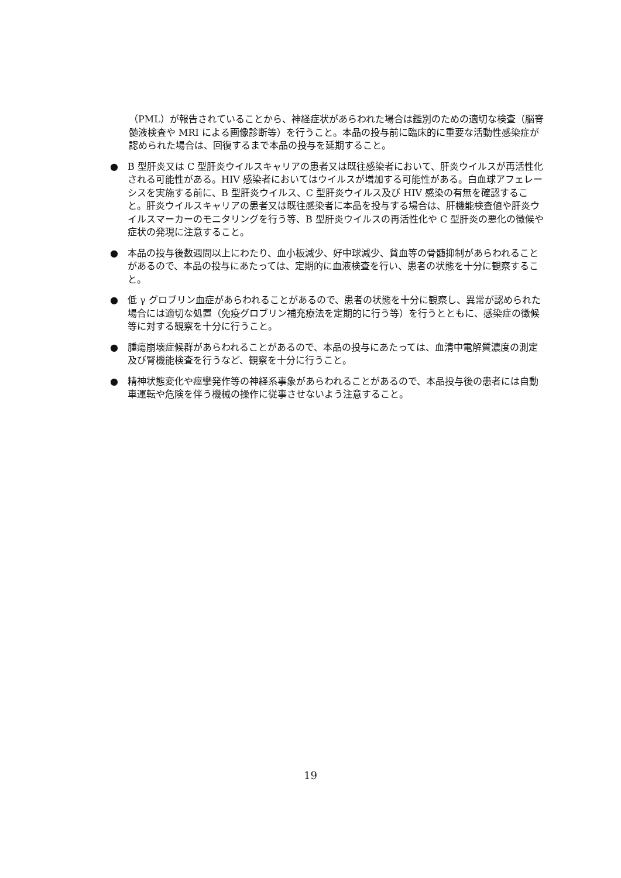（PML）が報告されていることから、神経症状があらわれた場合は鑑別のための適切な検査（脳脊髄液検査や MRI による画像診断等）を行うこと。本品の投与前に臨床的に重要な活動性感染症が認められた場合は、回復するまで本品の投与を延期すること。
● B 型肝炎又は C 型肝炎ウイルスキャリアの患者又は既往感染者において、肝炎ウイルスが再活性化される可能性がある。HIV 感染者においてはウイルスが増加する可能性がある。白血球アフェレーシスを実施する前に、B 型肝炎ウイルス、C 型肝炎ウイルス及び HIV 感染の有無を確認すること。肝炎ウイルスキャリアの患者又は既往感染者に本品を投与する場合は、肝機能検査値や肝炎ウイルスマーカーのモニタリングを行う等、B 型肝炎ウイルスの再活性化や C 型肝炎の悪化の徴候や症状の発現に注意すること。
● 本品の投与後数週間以上にわたり、血小板減少、好中球減少、貧血等の骨髄抑制があらわれることがあるので、本品の投与にあたっては、定期的に血液検査を行い、患者の状態を十分に観察すること。
● 低 γ グロブリン血症があらわれることがあるので、患者の状態を十分に観察し、異常が認められた場合には適切な処置（免疫グロブリン補充療法を定期的に行う等）を行うとともに、感染症の徴候等に対する観察を十分に行うこと。
● 腫瘍崩壊症候群があらわれることがあるので、本品の投与にあたっては、血清中電解質濃度の測定及び腎機能検査を行うなど、観察を十分に行うこと。
● 精神状態変化や痙攣発作等の神経系事象があらわれることがあるので、本品投与後の患者には自動車運転や危険を伴う機械の操作に従事させないよう注意すること。
19